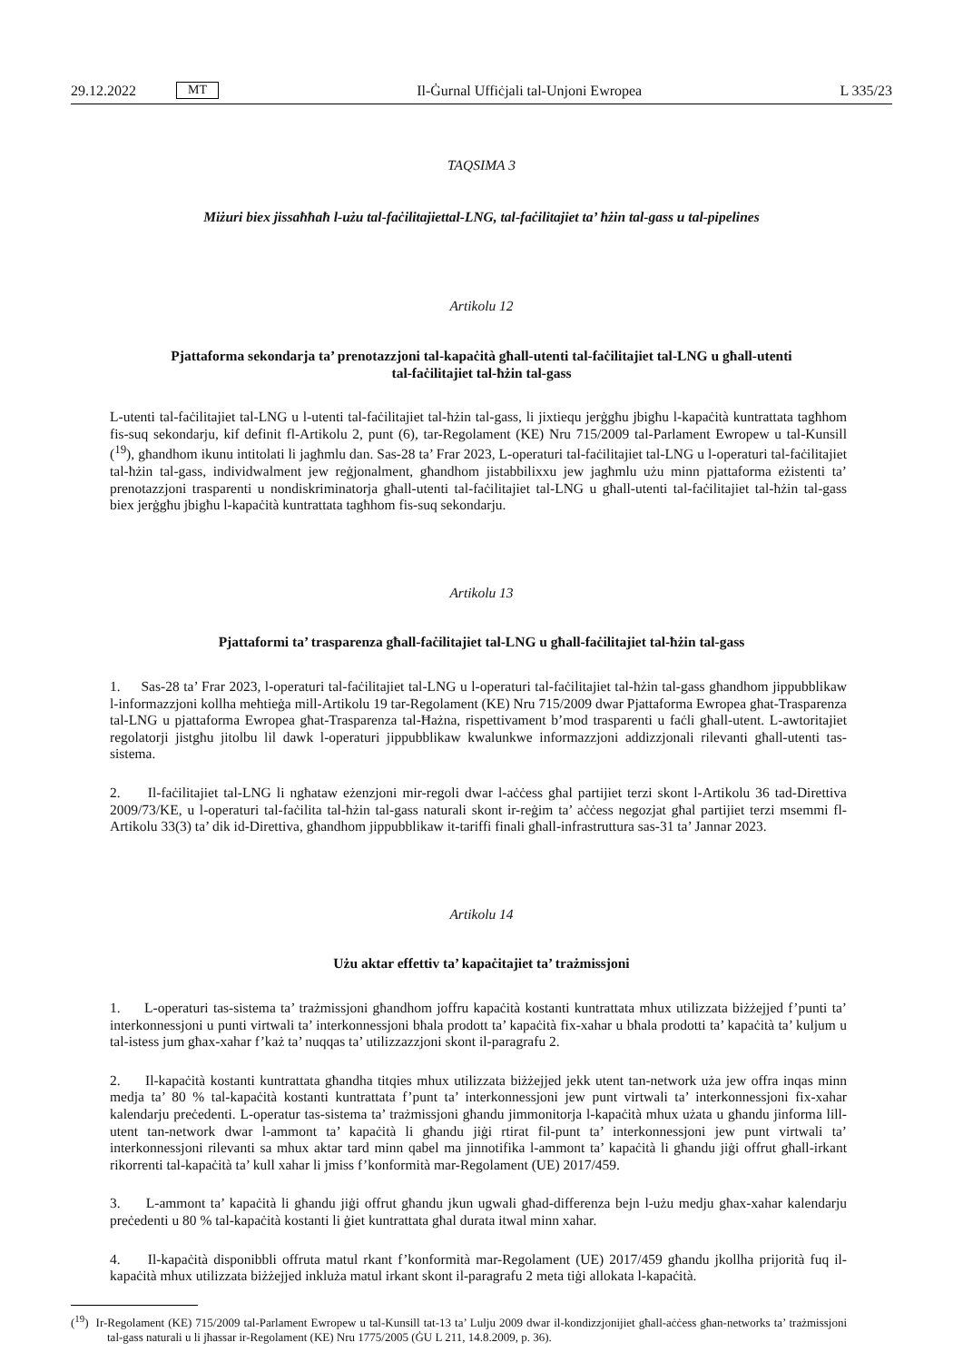29.12.2022 MT
Il-Ġurnal Uffiċjali tal-Unjoni Ewropea L 335/23
TAQSIMA 3
Miżuri biex jissaħħaħ l-użu tal-faċilitajiettal-LNG, tal-faċilitajiet ta’ ħżin tal-gass u tal-pipelines
Artikolu 12
Pjattaforma sekondarja ta’ prenotazzjoni tal-kapaċità għall-utenti tal-faċilitajiet tal-LNG u għall-utenti tal-faċilitajiet tal-ħżin tal-gass
L-utenti tal-faċilitajiet tal-LNG u l-utenti tal-faċilitajiet tal-ħżin tal-gass, li jixtiequ jerġgħu jbigħu l-kapaċità kuntrattata tagħhom fis-suq sekondarju, kif definit fl-Artikolu 2, punt (6), tar-Regolament (KE) Nru 715/2009 tal-Parlament Ewropew u tal-Kunsill (<sup>19</sup>), għandhom ikunu intitolati li jagħmlu dan. Sas-28 ta’ Frar 2023, L-operaturi tal-faċilitajiet tal-LNG u l-operaturi tal-faċilitajiet tal-ħżin tal-gass, individwalment jew reġjonalment, għandhom jistabbilixxu jew jagħmlu użu minn pjattaforma eżistenti ta’ prenotazzjoni trasparenti u nondiskriminatorja għall-utenti tal-faċilitajiet tal-LNG u għall-utenti tal-faċilitajiet tal-ħżin tal-gass biex jerġgħu jbigħu l-kapaċità kuntrattata tagħhom fis-suq sekondarju.
Artikolu 13
Pjattaformi ta’ trasparenza għall-faċilitajiet tal-LNG u għall-faċilitajiet tal-ħżin tal-gass
1. Sas-28 ta’ Frar 2023, l-operaturi tal-faċilitajiet tal-LNG u l-operaturi tal-faċilitajiet tal-ħżin tal-gass għandhom jippubblikaw l-informazzjoni kollha meħtieġa mill-Artikolu 19 tar-Regolament (KE) Nru 715/2009 dwar Pjattaforma Ewropea għat-Trasparenza tal-LNG u pjattaforma Ewropea għat-Trasparenza tal-Ħażna, rispettivament b’mod trasparenti u faċli għall-utent. L-awtoritajiet regolatorji jistgħu jitolbu lil dawk l-operaturi jippubblikaw kwalunkwe informazzjoni addizzjonali rilevanti għall-utenti tas-sistema.
2. Il-faċilitajiet tal-LNG li ngħataw eżenzjoni mir-regoli dwar l-aċċess għal partijiet terzi skont l-Artikolu 36 tad-Direttiva 2009/73/KE, u l-operaturi tal-faċilita tal-ħżin tal-gass naturali skont ir-reġim ta’ aċċess negozjat għal partijiet terzi msemmi fl-Artikolu 33(3) ta’ dik id-Direttiva, għandhom jippubblikaw it-tariffi finali għall-infrastruttura sas-31 ta’ Jannar 2023.
Artikolu 14
Użu aktar effettiv ta’ kapaċitajiet ta’ trażmissjoni
1. L-operaturi tas-sistema ta’ trażmissjoni għandhom joffru kapaċità kostanti kuntrattata mhux utilizzata biżżejjed f’punti ta’ interkonnessjoni u punti virtwali ta’ interkonnessjoni bħala prodott ta’ kapaċità fix-xahar u bħala prodotti ta’ kapaċità ta’ kuljum u tal-istess jum għax-xahar f’każ ta’ nuqqas ta’ utilizzazzjoni skont il-paragrafu 2.
2. Il-kapaċità kostanti kuntrattata għandha titqies mhux utilizzata biżżejjed jekk utent tan-network uża jew offra inqas minn medja ta’ 80 % tal-kapaċità kostanti kuntrattata f’punt ta’ interkonnessjoni jew punt virtwali ta’ interkonnessjoni fix-xahar kalendarju preċedenti. L-operatur tas-sistema ta’ trażmissjoni għandu jimmonitorja l-kapaċità mhux użata u għandu jinforma lill-utent tan-network dwar l-ammont ta’ kapaċità li għandu jiġi rtirat fil-punt ta’ interkonnessjoni jew punt virtwali ta’ interkonnessjoni rilevanti sa mhux aktar tard minn qabel ma jinnotifika l-ammont ta’ kapaċità li għandu jiġi offrut għall-irkant rikorrenti tal-kapaċità ta’ kull xahar li jmiss f’konformità mar-Regolament (UE) 2017/459.
3. L-ammont ta’ kapaċità li għandu jiġi offrut għandu jkun ugwali għad-differenza bejn l-użu medju għax-xahar kalendarju preċedenti u 80 % tal-kapaċità kostanti li ġiet kuntrattata għal durata itwal minn xahar.
4. Il-kapaċità disponibbli offruta matul rkant f’konformità mar-Regolament (UE) 2017/459 għandu jkollha prijorità fuq il-kapaċità mhux utilizzata biżżejjed inkluża matul irkant skont il-paragrafu 2 meta tiġi allokata l-kapaċità.
(<sup>19</sup>) Ir-Regolament (KE) 715/2009 tal-Parlament Ewropew u tal-Kunsill tat-13 ta’ Lulju 2009 dwar il-kondizzjonijiet għall-aċċess għan-networks ta’ trażmissjoni tal-gass naturali u li jħassar ir-Regolament (KE) Nru 1775/2005 (ĠU L 211, 14.8.2009, p. 36).